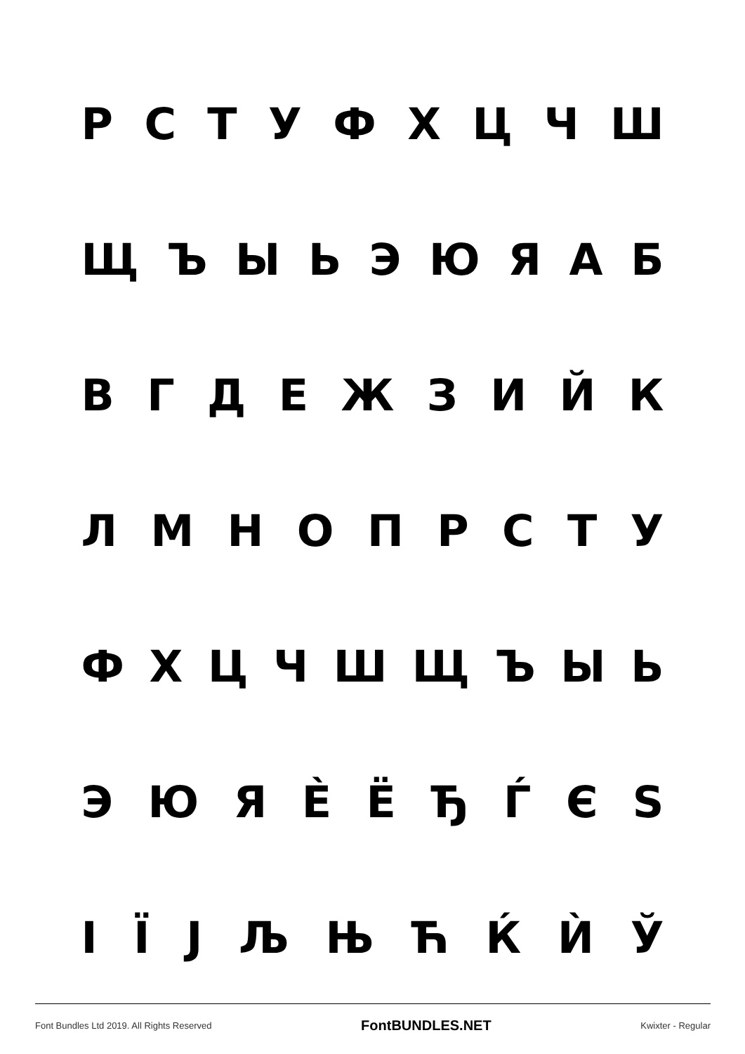РСТУФХЦЧШ
ЩЪЫЬЭЮЯАБ
ВГДЕЖЗИЙК
ЛМНОПРСТУ
ФХЦЧШЩЪЫЬ
ЭЮЯЀЁЂЃЄЅ
ІЇЈЉЊЋЌЍЎ
Font Bundles Ltd 2019. All Rights Reserved FontBUNDLES.NET Kwixter - Regular